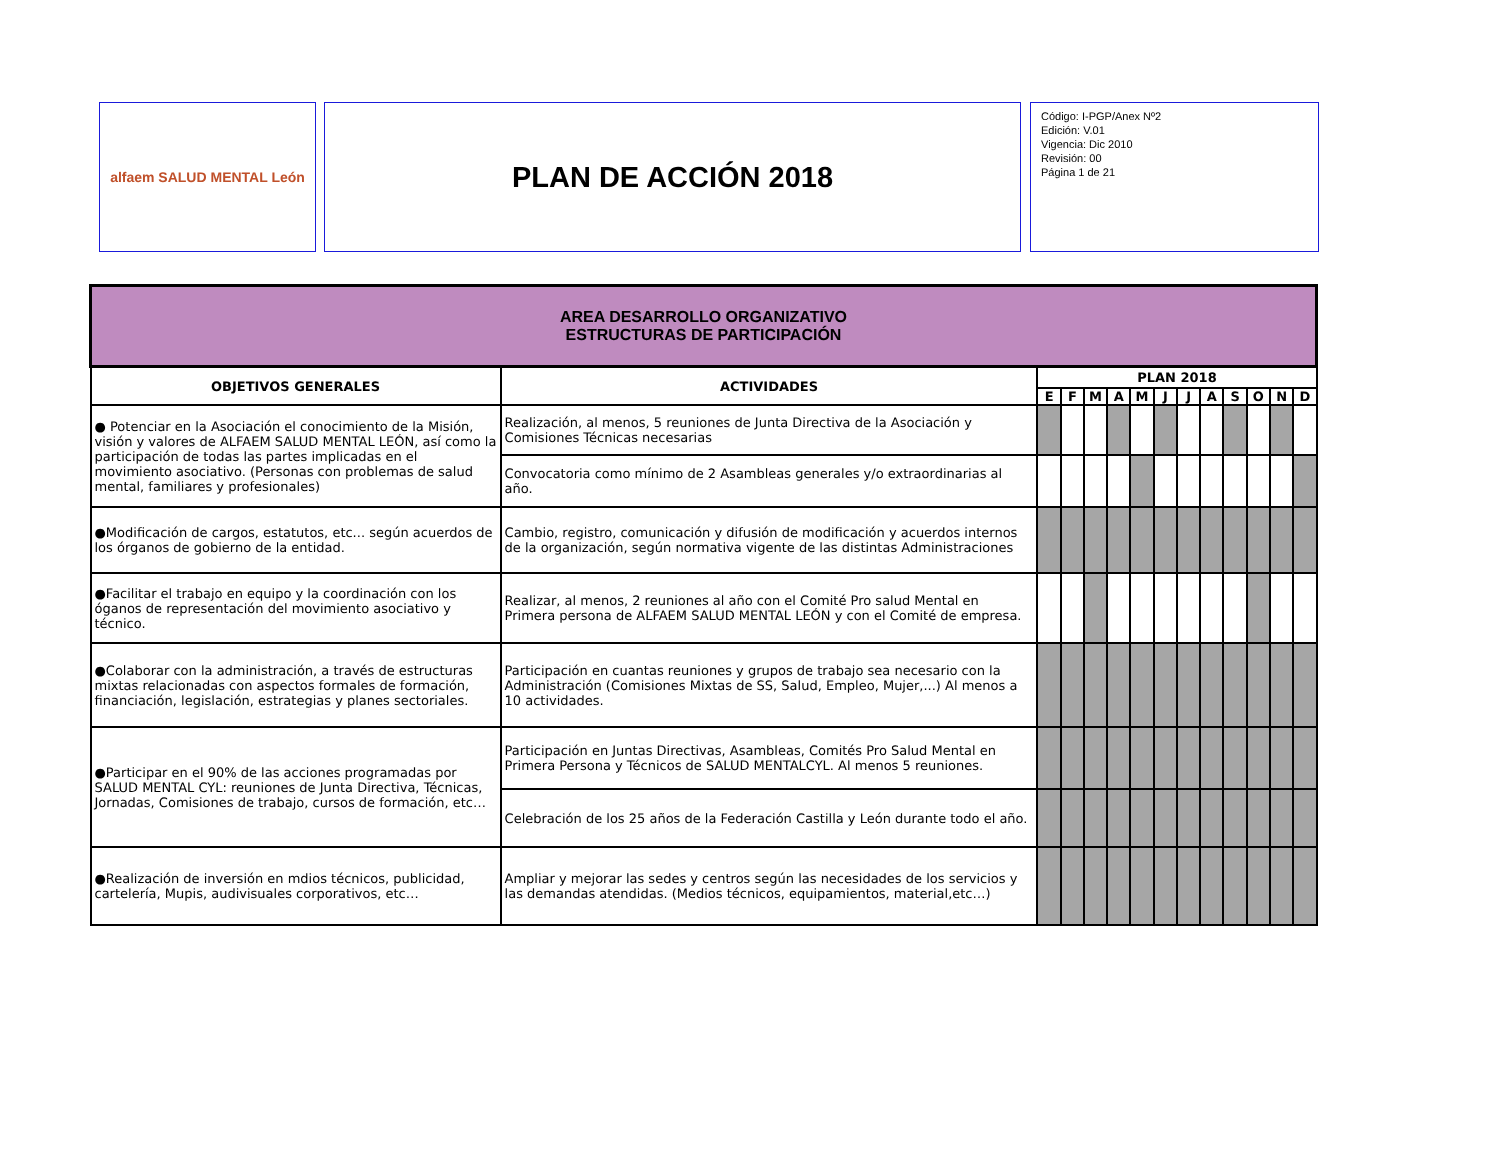alfaem SALUD MENTAL León
PLAN DE ACCIÓN 2018
Código: I-PGP/Anex Nº2
Edición: V.01
Vigencia: Dic 2010
Revisión: 00
Página 1 de 21
| AREA DESARROLLO ORGANIZATIVO ESTRUCTURAS DE PARTICIPACIÓN | | | | | | | | | | | | | |
| OBJETIVOS GENERALES | ACTIVIDADES | PLAN 2018 | | | | | | | | | | | |
| | | E | F | M | A | M | J | J | A | S | O | N | D |
| ● Potenciar en la Asociación el conocimiento de la Misión, visión y valores de ALFAEM SALUD MENTAL LEÓN, así como la participación de todas las partes implicadas en el movimiento asociativo. (Personas con problemas de salud mental, familiares y profesionales) | Realización, al menos, 5 reuniones de Junta Directiva de la Asociación y Comisiones Técnicas necesarias | | | | | | | | | | | | |
| | Convocatoria como mínimo de 2 Asambleas generales y/o extraordinarias al año. | | | | | | | | | | | | |
| ●Modificación de cargos, estatutos, etc... según acuerdos de los órganos de gobierno de la entidad. | Cambio, registro, comunicación y difusión de modificación y acuerdos internos de la organización, según normativa vigente de las distintas Administraciones | | | | | | | | | | | | |
| ●Facilitar el trabajo en equipo y la coordinación con los óganos de representación del movimiento asociativo y técnico. | Realizar, al menos, 2 reuniones al año con el Comité Pro salud Mental en Primera persona de ALFAEM SALUD MENTAL LEÓN y con el Comité de empresa. | | | | | | | | | | | | |
| ●Colaborar con la administración, a través de estructuras mixtas relacionadas con aspectos formales de formación, financiación, legislación, estrategias y planes sectoriales. | Participación en cuantas reuniones y grupos de trabajo sea necesario con la Administración (Comisiones Mixtas de SS, Salud, Empleo, Mujer,...) Al menos a 10 actividades. | | | | | | | | | | | | |
| ●Participar en el 90% de las acciones programadas por SALUD MENTAL CYL: reuniones de Junta Directiva, Técnicas, Jornadas, Comisiones de trabajo, cursos de formación, etc… | Participación en Juntas Directivas, Asambleas, Comités Pro Salud Mental en Primera Persona y Técnicos de SALUD MENTALCYL. Al menos 5 reuniones. | | | | | | | | | | | | |
| | Celebración de los 25 años de la Federación Castilla y León durante todo el año. | | | | | | | | | | | | |
| ●Realización de inversión en mdios técnicos, publicidad, cartelería, Mupis, audivisuales corporativos, etc… | Ampliar y mejorar las sedes y centros según las necesidades de los servicios y las demandas atendidas. (Medios técnicos, equipamientos, material,etc…) | | | | | | | | | | | | |